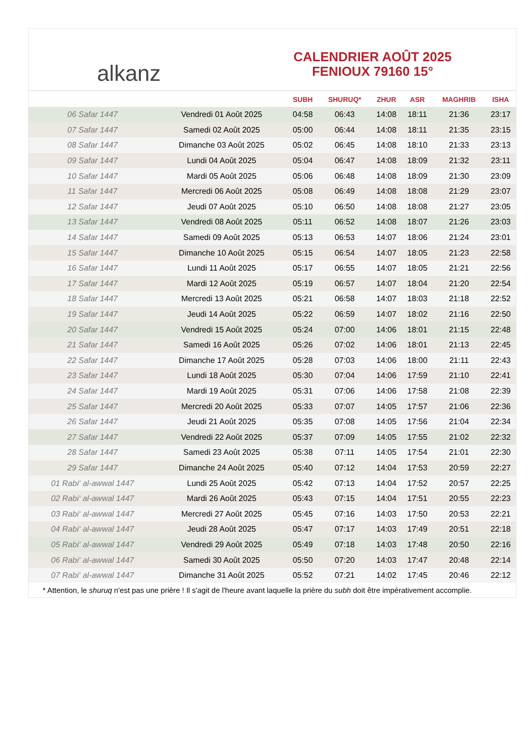al kanz
CALENDRIER AOÛT 2025
FENIOUX 79160 15°
| | | SUBH | SHURUQ* | ZHUR | ASR | MAGHRIB | ISHA |
| --- | --- | --- | --- | --- | --- | --- | --- |
| 06 Safar 1447 | Vendredi 01 Août 2025 | 04:58 | 06:43 | 14:08 | 18:11 | 21:36 | 23:17 |
| 07 Safar 1447 | Samedi 02 Août 2025 | 05:00 | 06:44 | 14:08 | 18:11 | 21:35 | 23:15 |
| 08 Safar 1447 | Dimanche 03 Août 2025 | 05:02 | 06:45 | 14:08 | 18:10 | 21:33 | 23:13 |
| 09 Safar 1447 | Lundi 04 Août 2025 | 05:04 | 06:47 | 14:08 | 18:09 | 21:32 | 23:11 |
| 10 Safar 1447 | Mardi 05 Août 2025 | 05:06 | 06:48 | 14:08 | 18:09 | 21:30 | 23:09 |
| 11 Safar 1447 | Mercredi 06 Août 2025 | 05:08 | 06:49 | 14:08 | 18:08 | 21:29 | 23:07 |
| 12 Safar 1447 | Jeudi 07 Août 2025 | 05:10 | 06:50 | 14:08 | 18:08 | 21:27 | 23:05 |
| 13 Safar 1447 | Vendredi 08 Août 2025 | 05:11 | 06:52 | 14:08 | 18:07 | 21:26 | 23:03 |
| 14 Safar 1447 | Samedi 09 Août 2025 | 05:13 | 06:53 | 14:07 | 18:06 | 21:24 | 23:01 |
| 15 Safar 1447 | Dimanche 10 Août 2025 | 05:15 | 06:54 | 14:07 | 18:05 | 21:23 | 22:58 |
| 16 Safar 1447 | Lundi 11 Août 2025 | 05:17 | 06:55 | 14:07 | 18:05 | 21:21 | 22:56 |
| 17 Safar 1447 | Mardi 12 Août 2025 | 05:19 | 06:57 | 14:07 | 18:04 | 21:20 | 22:54 |
| 18 Safar 1447 | Mercredi 13 Août 2025 | 05:21 | 06:58 | 14:07 | 18:03 | 21:18 | 22:52 |
| 19 Safar 1447 | Jeudi 14 Août 2025 | 05:22 | 06:59 | 14:07 | 18:02 | 21:16 | 22:50 |
| 20 Safar 1447 | Vendredi 15 Août 2025 | 05:24 | 07:00 | 14:06 | 18:01 | 21:15 | 22:48 |
| 21 Safar 1447 | Samedi 16 Août 2025 | 05:26 | 07:02 | 14:06 | 18:01 | 21:13 | 22:45 |
| 22 Safar 1447 | Dimanche 17 Août 2025 | 05:28 | 07:03 | 14:06 | 18:00 | 21:11 | 22:43 |
| 23 Safar 1447 | Lundi 18 Août 2025 | 05:30 | 07:04 | 14:06 | 17:59 | 21:10 | 22:41 |
| 24 Safar 1447 | Mardi 19 Août 2025 | 05:31 | 07:06 | 14:06 | 17:58 | 21:08 | 22:39 |
| 25 Safar 1447 | Mercredi 20 Août 2025 | 05:33 | 07:07 | 14:05 | 17:57 | 21:06 | 22:36 |
| 26 Safar 1447 | Jeudi 21 Août 2025 | 05:35 | 07:08 | 14:05 | 17:56 | 21:04 | 22:34 |
| 27 Safar 1447 | Vendredi 22 Août 2025 | 05:37 | 07:09 | 14:05 | 17:55 | 21:02 | 22:32 |
| 28 Safar 1447 | Samedi 23 Août 2025 | 05:38 | 07:11 | 14:05 | 17:54 | 21:01 | 22:30 |
| 29 Safar 1447 | Dimanche 24 Août 2025 | 05:40 | 07:12 | 14:04 | 17:53 | 20:59 | 22:27 |
| 01 Rabi‘ al-awwal 1447 | Lundi 25 Août 2025 | 05:42 | 07:13 | 14:04 | 17:52 | 20:57 | 22:25 |
| 02 Rabi‘ al-awwal 1447 | Mardi 26 Août 2025 | 05:43 | 07:15 | 14:04 | 17:51 | 20:55 | 22:23 |
| 03 Rabi‘ al-awwal 1447 | Mercredi 27 Août 2025 | 05:45 | 07:16 | 14:03 | 17:50 | 20:53 | 22:21 |
| 04 Rabi‘ al-awwal 1447 | Jeudi 28 Août 2025 | 05:47 | 07:17 | 14:03 | 17:49 | 20:51 | 22:18 |
| 05 Rabi‘ al-awwal 1447 | Vendredi 29 Août 2025 | 05:49 | 07:18 | 14:03 | 17:48 | 20:50 | 22:16 |
| 06 Rabi‘ al-awwal 1447 | Samedi 30 Août 2025 | 05:50 | 07:20 | 14:03 | 17:47 | 20:48 | 22:14 |
| 07 Rabi‘ al-awwal 1447 | Dimanche 31 Août 2025 | 05:52 | 07:21 | 14:02 | 17:45 | 20:46 | 22:12 |
* Attention, le shuruq n'est pas une prière ! Il s'agit de l'heure avant laquelle la prière du subh doit être impérativement accomplie.